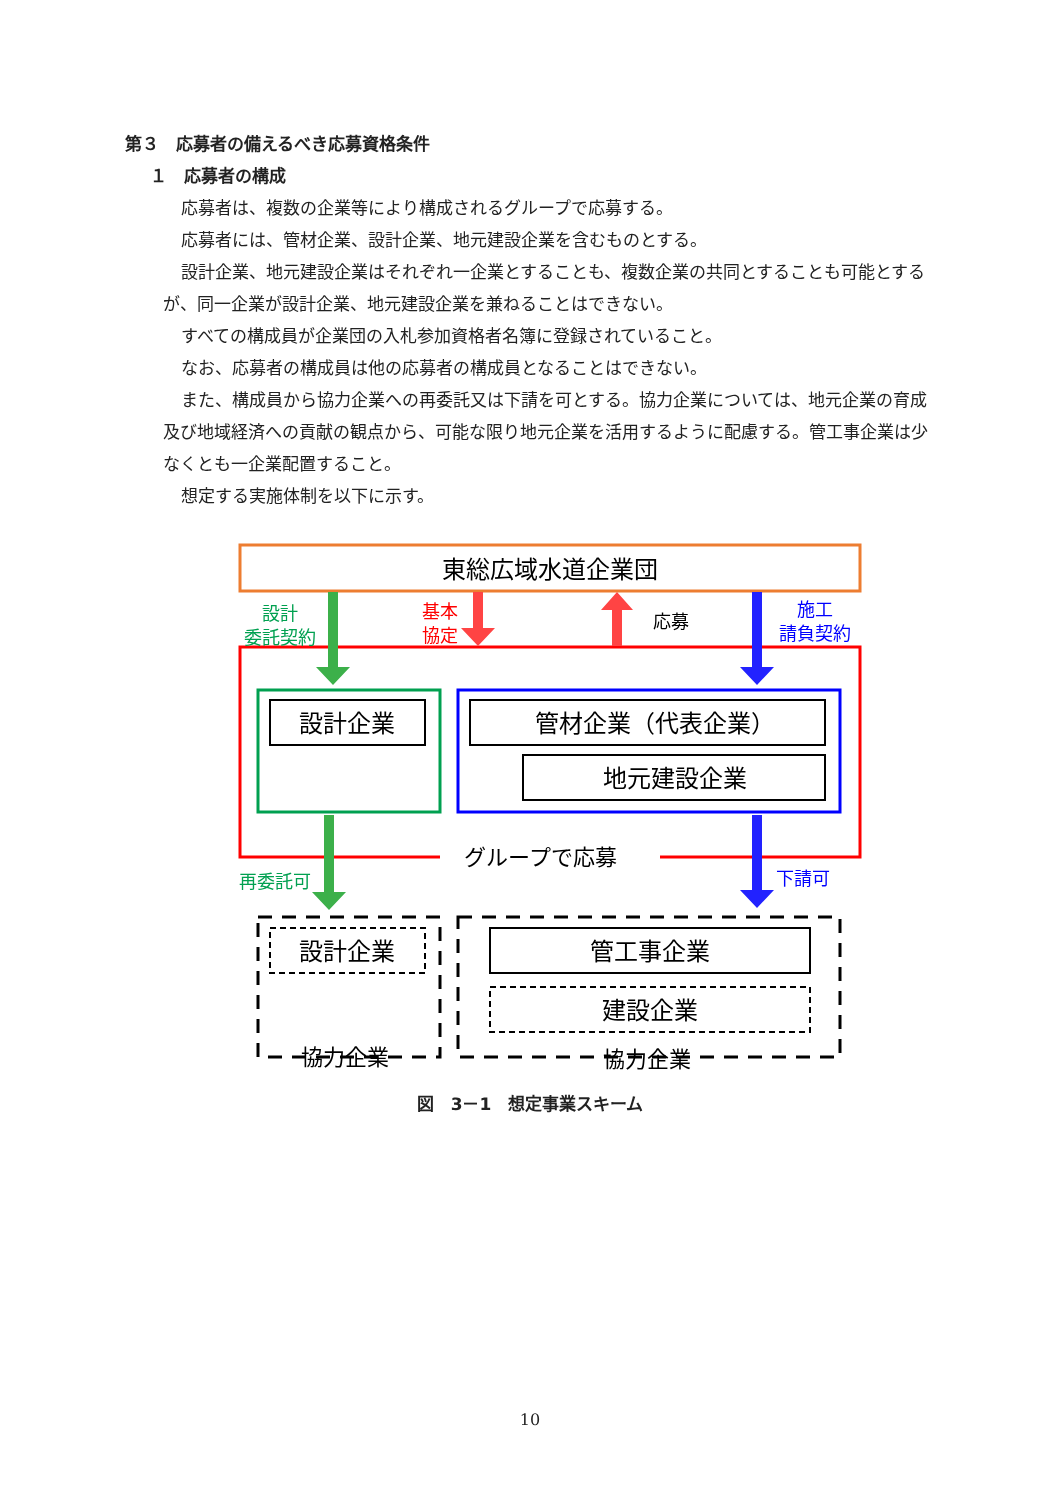第３　応募者の備えるべき応募資格条件
１　応募者の構成
応募者は、複数の企業等により構成されるグループで応募する。
応募者には、管材企業、設計企業、地元建設企業を含むものとする。
設計企業、地元建設企業はそれぞれ一企業とすることも、複数企業の共同とすることも可能とするが、同一企業が設計企業、地元建設企業を兼ねることはできない。
すべての構成員が企業団の入札参加資格者名簿に登録されていること。
なお、応募者の構成員は他の応募者の構成員となることはできない。
また、構成員から協力企業への再委託又は下請を可とする。協力企業については、地元企業の育成及び地域経済への貢献の観点から、可能な限り地元企業を活用するように配慮する。管工事企業は少なくとも一企業配置すること。
想定する実施体制を以下に示す。
東総広域水道企業団
グループで応募
設計企業
管材企業（代表企業）
地元建設企業
設計
委託契約
基本
協定
応募
施工
請負契約
再委託可
下請可
設計企業
協力企業
管工事企業
建設企業
協力企業
図　3－1　想定事業スキーム
10